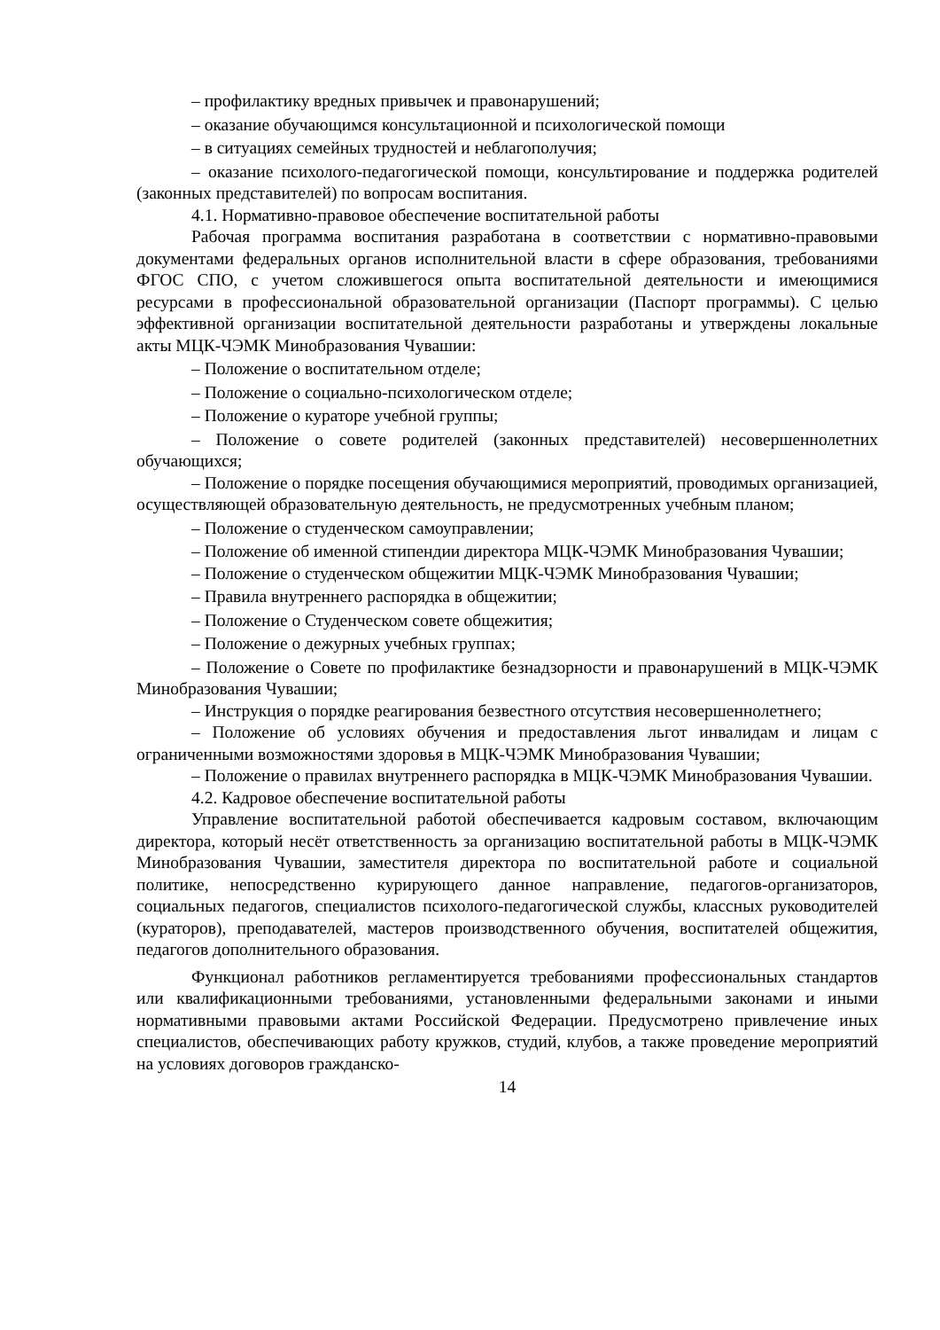– профилактику вредных привычек и правонарушений;
– оказание обучающимся консультационной и психологической помощи
– в ситуациях семейных трудностей и неблагополучия;
– оказание психолого-педагогической помощи, консультирование и поддержка родителей (законных представителей) по вопросам воспитания.
4.1. Нормативно-правовое обеспечение воспитательной работы
Рабочая программа воспитания разработана в соответствии с нормативно-правовыми документами федеральных органов исполнительной власти в сфере образования, требованиями ФГОС СПО, с учетом сложившегося опыта воспитательной деятельности и имеющимися ресурсами в профессиональной образовательной организации (Паспорт программы). С целью эффективной организации воспитательной деятельности разработаны и утверждены локальные акты МЦК-ЧЭМК Минобразования Чувашии:
– Положение о воспитательном отделе;
– Положение о социально-психологическом отделе;
– Положение о кураторе учебной группы;
– Положение о совете родителей (законных представителей) несовершеннолетних обучающихся;
– Положение о порядке посещения обучающимися мероприятий, проводимых организацией, осуществляющей образовательную деятельность, не предусмотренных учебным планом;
– Положение о студенческом самоуправлении;
– Положение об именной стипендии директора МЦК-ЧЭМК Минобразования Чувашии;
– Положение о студенческом общежитии МЦК-ЧЭМК Минобразования Чувашии;
– Правила внутреннего распорядка в общежитии;
– Положение о Студенческом совете общежития;
– Положение о дежурных учебных группах;
– Положение о Совете по профилактике безнадзорности и правонарушений в МЦК-ЧЭМК Минобразования Чувашии;
– Инструкция о порядке реагирования безвестного отсутствия несовершеннолетнего;
– Положение об условиях обучения и предоставления льгот инвалидам и лицам с ограниченными возможностями здоровья в МЦК-ЧЭМК Минобразования Чувашии;
– Положение о правилах внутреннего распорядка в МЦК-ЧЭМК Минобразования Чувашии.
4.2. Кадровое обеспечение воспитательной работы
Управление воспитательной работой обеспечивается кадровым составом, включающим директора, который несёт ответственность за организацию воспитательной работы в МЦК-ЧЭМК Минобразования Чувашии, заместителя директора по воспитательной работе и социальной политике, непосредственно курирующего данное направление, педагогов-организаторов, социальных педагогов, специалистов психолого-педагогической службы, классных руководителей (кураторов), преподавателей, мастеров производственного обучения, воспитателей общежития, педагогов дополнительного образования.
Функционал работников регламентируется требованиями профессиональных стандартов или квалификационными требованиями, установленными федеральными законами и иными нормативными правовыми актами Российской Федерации. Предусмотрено привлечение иных специалистов, обеспечивающих работу кружков, студий, клубов, а также проведение мероприятий на условиях договоров гражданско-
14